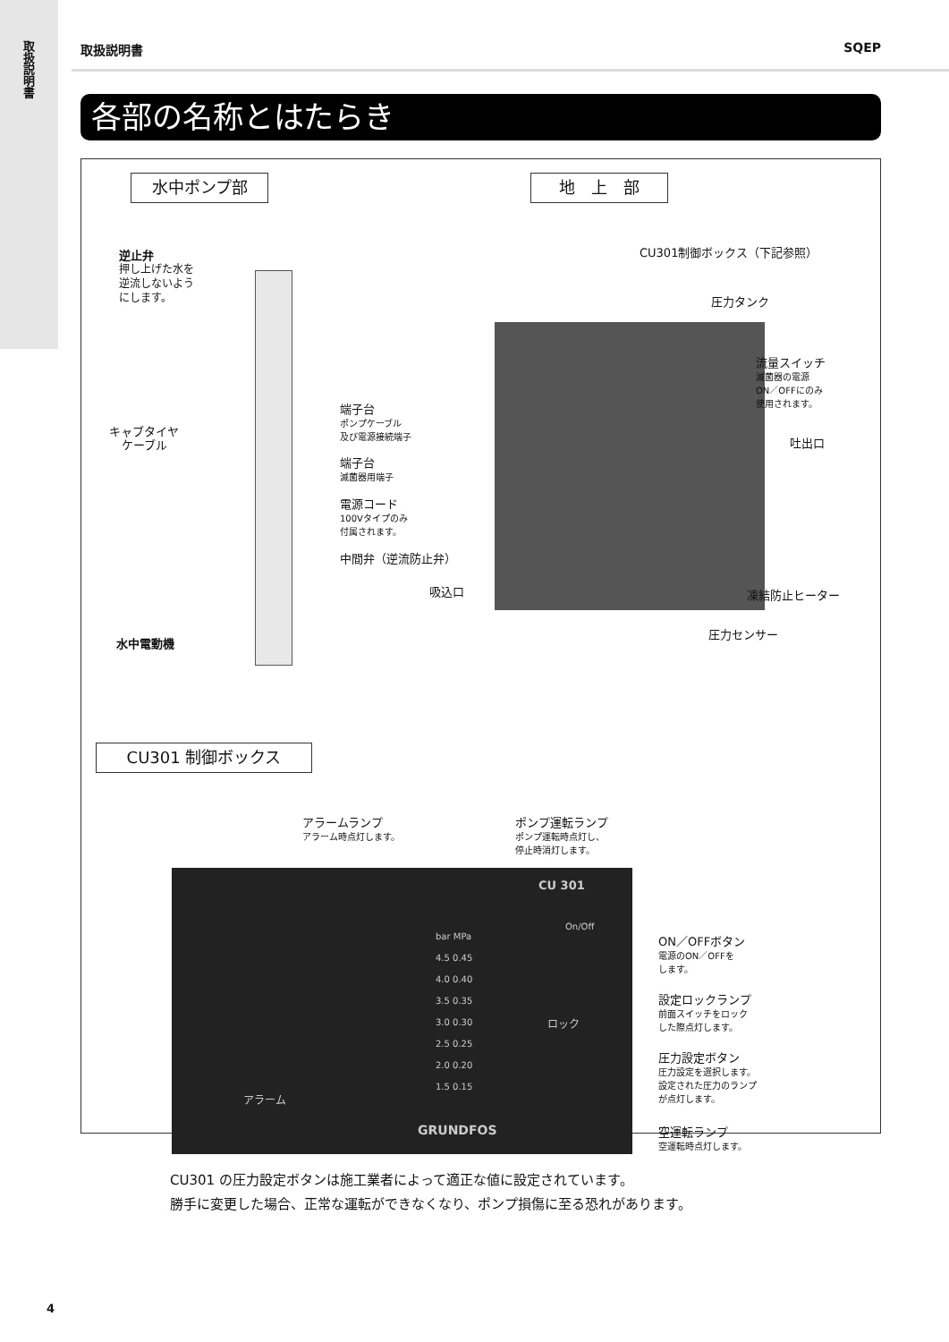取扱説明書
取扱説明書 SQEP
各部の名称とはたらき
水中ポンプ部 地　上　部
逆止弁
押し上げた水を
逆流しないよう
にします。
キャブタイヤ
ケーブル
水中電動機
CU301制御ボックス（下記参照）
圧力タンク
流量スイッチ
滅菌器の電源
ON／OFFにのみ
使用されます。
端子台
ポンプケーブル
及び電源接続端子
端子台
滅菌器用端子
電源コード
100Vタイプのみ
付属されます。
中間弁（逆流防止弁）
吸込口
吐出口
凍結防止ヒーター
圧力センサー
CU301 制御ボックス
アラームランプ
アラーム時点灯します。
ポンプ運転ランプ
ポンプ運転時点灯し、
停止時消灯します。
CU 301
On/Off
bar MPa
4.5 0.45
4.0 0.40
3.5 0.35
3.0 0.30
2.5 0.25
2.0 0.20
1.5 0.15
ロック
アラーム
GRUNDFOS
ON／OFFボタン
電源のON／OFFを
します。
設定ロックランプ
前面スイッチをロック
した際点灯します。
圧力設定ボタン
圧力設定を選択します。
設定された圧力のランプ
が点灯します。
空運転ランプ
空運転時点灯します。
CU301 の圧力設定ボタンは施工業者によって適正な値に設定されています。
勝手に変更した場合、正常な運転ができなくなり、ポンプ損傷に至る恐れがあります。
4